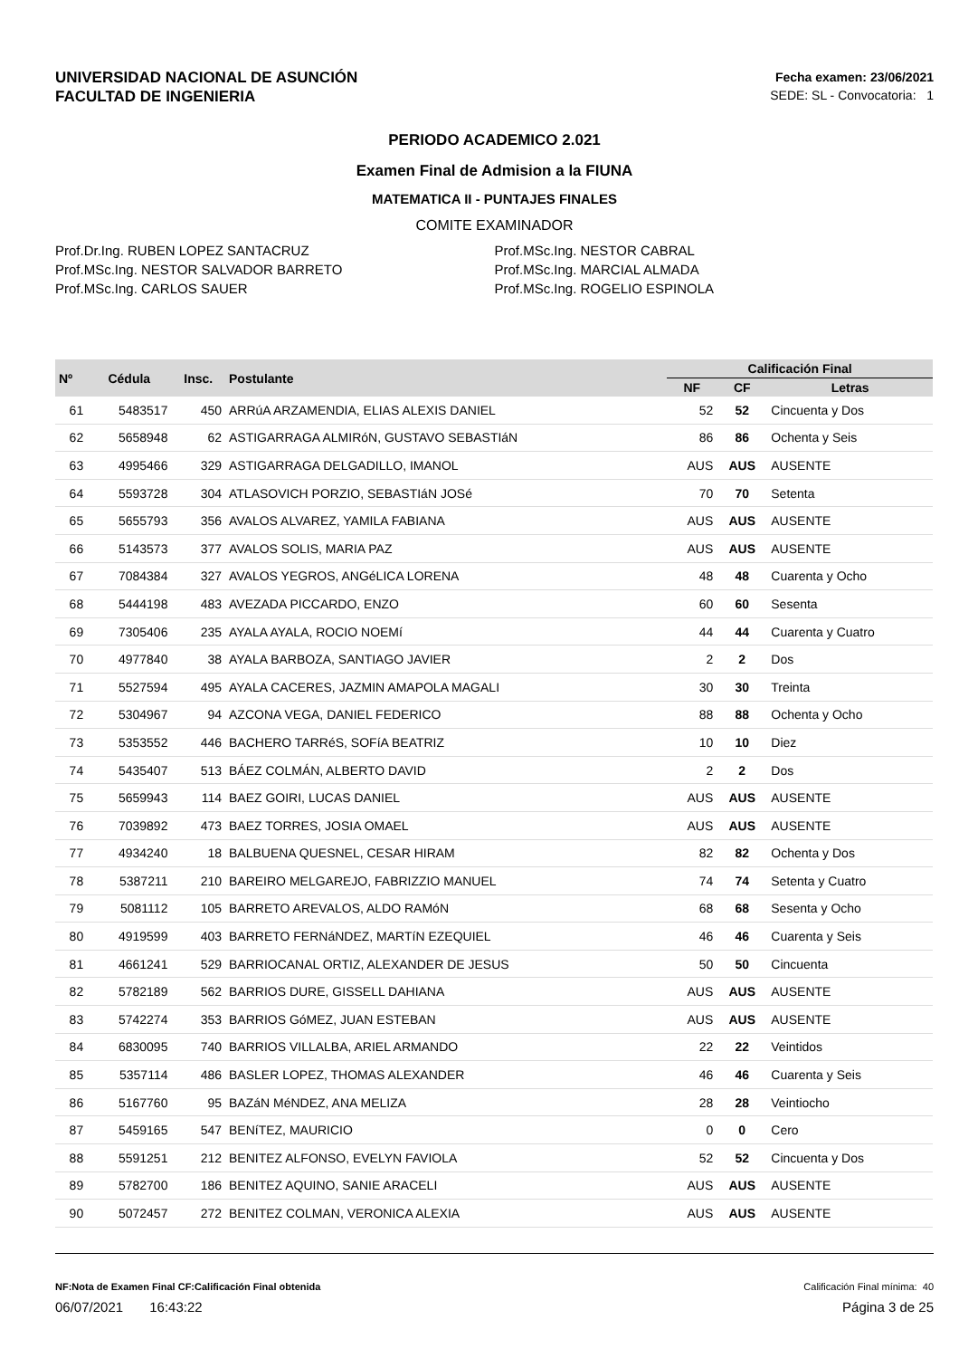UNIVERSIDAD NACIONAL DE ASUNCIÓN
FACULTAD DE INGENIERIA
Fecha examen: 23/06/2021
SEDE: SL - Convocatoria: 1
PERIODO ACADEMICO 2.021
Examen Final de Admision a la FIUNA
MATEMATICA II - PUNTAJES FINALES
COMITE EXAMINADOR
Prof.Dr.Ing. RUBEN LOPEZ SANTACRUZ
Prof.MSc.Ing. NESTOR SALVADOR BARRETO
Prof.MSc.Ing. CARLOS SAUER
Prof.MSc.Ing. NESTOR CABRAL
Prof.MSc.Ing. MARCIAL ALMADA
Prof.MSc.Ing. ROGELIO ESPINOLA
| Nº | Cédula | Insc. | Postulante | Calificación Final | | |
| --- | --- | --- | --- | --- | --- | --- |
| | | | | NF | CF | Letras |
| 61 | 5483517 | 450 | ARRúA ARZAMENDIA, ELIAS ALEXIS DANIEL | 52 | 52 | Cincuenta y Dos |
| 62 | 5658948 | 62 | ASTIGARRAGA ALMIRóN, GUSTAVO SEBASTIáN | 86 | 86 | Ochenta y Seis |
| 63 | 4995466 | 329 | ASTIGARRAGA DELGADILLO, IMANOL | AUS | AUS | AUSENTE |
| 64 | 5593728 | 304 | ATLASOVICH PORZIO, SEBASTIáN JOSé | 70 | 70 | Setenta |
| 65 | 5655793 | 356 | AVALOS ALVAREZ, YAMILA FABIANA | AUS | AUS | AUSENTE |
| 66 | 5143573 | 377 | AVALOS SOLIS, MARIA PAZ | AUS | AUS | AUSENTE |
| 67 | 7084384 | 327 | AVALOS YEGROS, ANGéLICA LORENA | 48 | 48 | Cuarenta y Ocho |
| 68 | 5444198 | 483 | AVEZADA PICCARDO, ENZO | 60 | 60 | Sesenta |
| 69 | 7305406 | 235 | AYALA AYALA, ROCIO NOEMí | 44 | 44 | Cuarenta y Cuatro |
| 70 | 4977840 | 38 | AYALA BARBOZA, SANTIAGO JAVIER | 2 | 2 | Dos |
| 71 | 5527594 | 495 | AYALA CACERES, JAZMIN AMAPOLA MAGALI | 30 | 30 | Treinta |
| 72 | 5304967 | 94 | AZCONA VEGA, DANIEL FEDERICO | 88 | 88 | Ochenta y Ocho |
| 73 | 5353552 | 446 | BACHERO TARRéS, SOFíA BEATRIZ | 10 | 10 | Diez |
| 74 | 5435407 | 513 | BÁEZ COLMÁN, ALBERTO DAVID | 2 | 2 | Dos |
| 75 | 5659943 | 114 | BAEZ GOIRI, LUCAS DANIEL | AUS | AUS | AUSENTE |
| 76 | 7039892 | 473 | BAEZ TORRES, JOSIA OMAEL | AUS | AUS | AUSENTE |
| 77 | 4934240 | 18 | BALBUENA QUESNEL, CESAR HIRAM | 82 | 82 | Ochenta y Dos |
| 78 | 5387211 | 210 | BAREIRO MELGAREJO, FABRIZZIO MANUEL | 74 | 74 | Setenta y Cuatro |
| 79 | 5081112 | 105 | BARRETO AREVALOS, ALDO RAMóN | 68 | 68 | Sesenta y Ocho |
| 80 | 4919599 | 403 | BARRETO FERNáNDEZ, MARTíN EZEQUIEL | 46 | 46 | Cuarenta y Seis |
| 81 | 4661241 | 529 | BARRIOCANAL ORTIZ, ALEXANDER DE JESUS | 50 | 50 | Cincuenta |
| 82 | 5782189 | 562 | BARRIOS DURE, GISSELL DAHIANA | AUS | AUS | AUSENTE |
| 83 | 5742274 | 353 | BARRIOS GóMEZ, JUAN ESTEBAN | AUS | AUS | AUSENTE |
| 84 | 6830095 | 740 | BARRIOS VILLALBA, ARIEL ARMANDO | 22 | 22 | Veintidos |
| 85 | 5357114 | 486 | BASLER LOPEZ, THOMAS ALEXANDER | 46 | 46 | Cuarenta y Seis |
| 86 | 5167760 | 95 | BAZáN MéNDEZ, ANA MELIZA | 28 | 28 | Veintiocho |
| 87 | 5459165 | 547 | BENíTEZ, MAURICIO | 0 | 0 | Cero |
| 88 | 5591251 | 212 | BENITEZ ALFONSO, EVELYN FAVIOLA | 52 | 52 | Cincuenta y Dos |
| 89 | 5782700 | 186 | BENITEZ AQUINO, SANIE ARACELI | AUS | AUS | AUSENTE |
| 90 | 5072457 | 272 | BENITEZ COLMAN, VERONICA ALEXIA | AUS | AUS | AUSENTE |
NF:Nota de Examen Final CF:Calificación Final obtenida Calificación Final mínima: 40
06/07/2021 16:43:22 Página 3 de 25